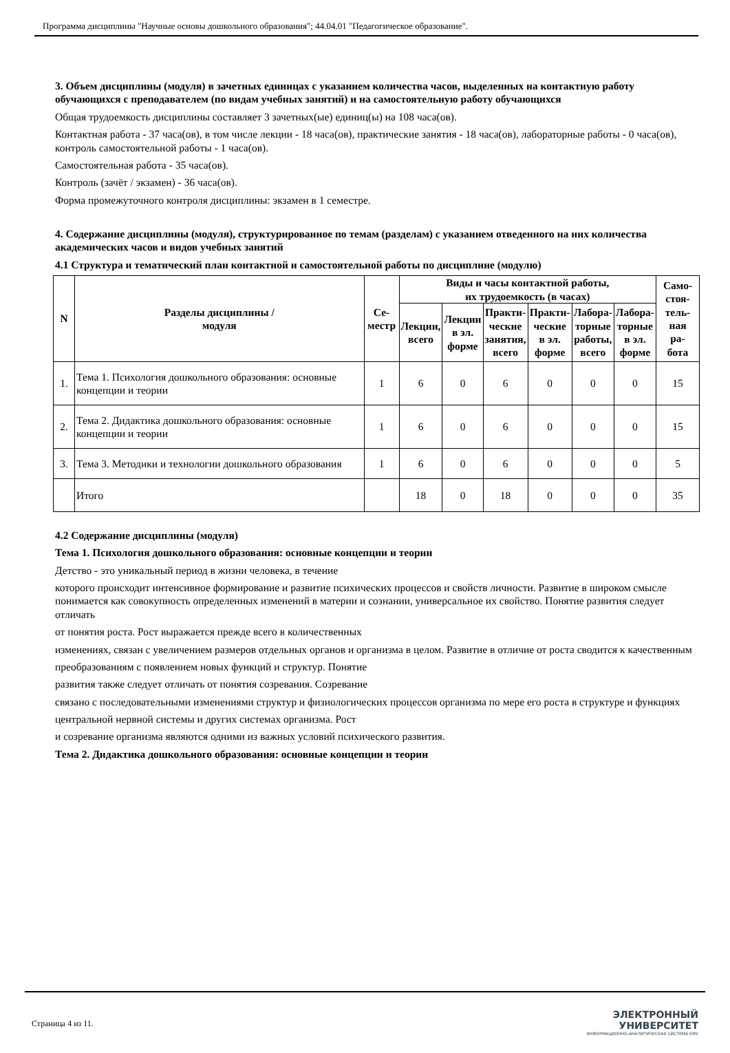Программа дисциплины "Научные основы дошкольного образования"; 44.04.01 "Педагогическое образование".
3. Объем дисциплины (модуля) в зачетных единицах с указанием количества часов, выделенных на контактную работу обучающихся с преподавателем (по видам учебных занятий) и на самостоятельную работу обучающихся
Общая трудоемкость дисциплины составляет 3 зачетных(ые) единиц(ы) на 108 часа(ов).
Контактная работа - 37 часа(ов), в том числе лекции - 18 часа(ов), практические занятия - 18 часа(ов), лабораторные работы - 0 часа(ов), контроль самостоятельной работы - 1 часа(ов).
Самостоятельная работа - 35 часа(ов).
Контроль (зачёт / экзамен) - 36 часа(ов).
Форма промежуточного контроля дисциплины: экзамен в 1 семестре.
4. Содержание дисциплины (модуля), структурированное по темам (разделам) с указанием отведенного на них количества академических часов и видов учебных занятий
4.1 Структура и тематический план контактной и самостоятельной работы по дисциплине (модулю)
| N | Разделы дисциплины / модуля | Се- местр | Виды и часы контактной работы, их трудоемкость (в часах) | | | | | | Само- стоя- тель- ная ра- бота |
| --- | --- | --- | --- | --- | --- | --- | --- | --- | --- |
| | | | Лекции, всего | Лекции в эл. форме | Практи- ческие занятия, всего | Практи- ческие в эл. форме | Лабора- торные работы, всего | Лабора- торные в эл. форме | |
| 1. | Тема 1. Психология дошкольного образования: основные концепции и теории | 1 | 6 | 0 | 6 | 0 | 0 | 0 | 15 |
| 2. | Тема 2. Дидактика дошкольного образования: основные концепции и теории | 1 | 6 | 0 | 6 | 0 | 0 | 0 | 15 |
| 3. | Тема 3. Методики и технологии дошкольного образования | 1 | 6 | 0 | 6 | 0 | 0 | 0 | 5 |
| | Итого | | 18 | 0 | 18 | 0 | 0 | 0 | 35 |
4.2 Содержание дисциплины (модуля)
Тема 1. Психология дошкольного образования: основные концепции и теории
Детство - это уникальный период в жизни человека, в течение
которого происходит интенсивное формирование и развитие психических процессов и свойств личности. Развитие в широком смысле понимается как совокупность определенных изменений в материи и сознании, универсальное их свойство. Понятие развития следует отличать
от понятия роста. Рост выражается прежде всего в количественных
изменениях, связан с увеличением размеров отдельных органов и организма в целом. Развитие в отличие от роста сводится к качественным
преобразованиям с появлением новых функций и структур. Понятие
развития также следует отличать от понятия созревания. Созревание
связано с последовательными изменениями структур и физиологических процессов организма по мере его роста в структуре и функциях
центральной нервной системы и других системах организма. Рост
и созревание организма являются одними из важных условий психического развития.
Тема 2. Дидактика дошкольного образования: основные концепции и теории
Страница 4 из 11.
ЭЛЕКТРОННЫЙ
УНИВЕРСИТЕТ
ИНФОРМАЦИОННО-АНАЛИТИЧЕСКАЯ СИСТЕМА КФУ